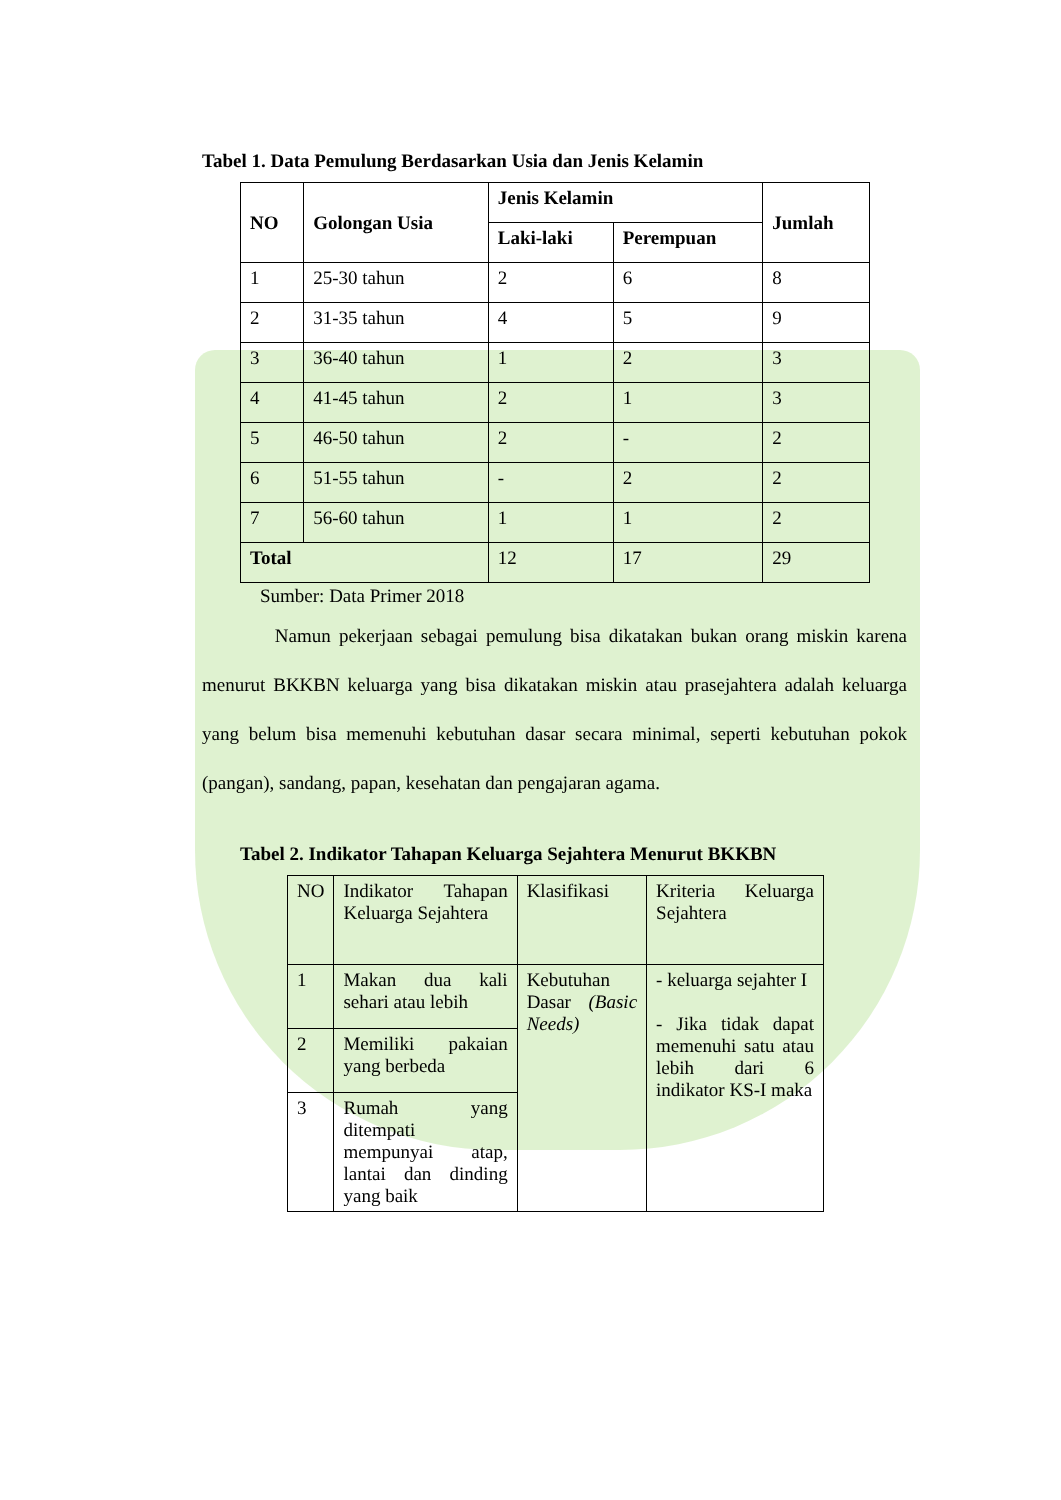Tabel 1. Data Pemulung Berdasarkan Usia dan Jenis Kelamin
| NO | Golongan Usia | Jenis Kelamin | | Jumlah |
| --- | --- | --- | --- | --- |
| | | Laki-laki | Perempuan | |
| 1 | 25-30 tahun | 2 | 6 | 8 |
| 2 | 31-35 tahun | 4 | 5 | 9 |
| 3 | 36-40 tahun | 1 | 2 | 3 |
| 4 | 41-45 tahun | 2 | 1 | 3 |
| 5 | 46-50 tahun | 2 | - | 2 |
| 6 | 51-55 tahun | - | 2 | 2 |
| 7 | 56-60 tahun | 1 | 1 | 2 |
| Total | | 12 | 17 | 29 |
Sumber: Data Primer 2018
Namun pekerjaan sebagai pemulung bisa dikatakan bukan orang miskin karena menurut BKKBN keluarga yang bisa dikatakan miskin atau prasejahtera adalah keluarga yang belum bisa memenuhi kebutuhan dasar secara minimal, seperti kebutuhan pokok (pangan), sandang, papan, kesehatan dan pengajaran agama.
Tabel 2. Indikator Tahapan Keluarga Sejahtera Menurut BKKBN
| NO | Indikator Tahapan Keluarga Sejahtera | Klasifikasi | Kriteria Keluarga Sejahtera |
| 1 | Makan dua kali sehari atau lebih | Kebutuhan Dasar (Basic Needs) | - keluarga sejahter I - Jika tidak dapat memenuhi satu atau lebih dari 6 indikator KS-I maka |
| 2 | Memiliki pakaian yang berbeda | | |
| 3 | Rumah yang ditempati mempunyai atap, lantai dan dinding yang baik | | |